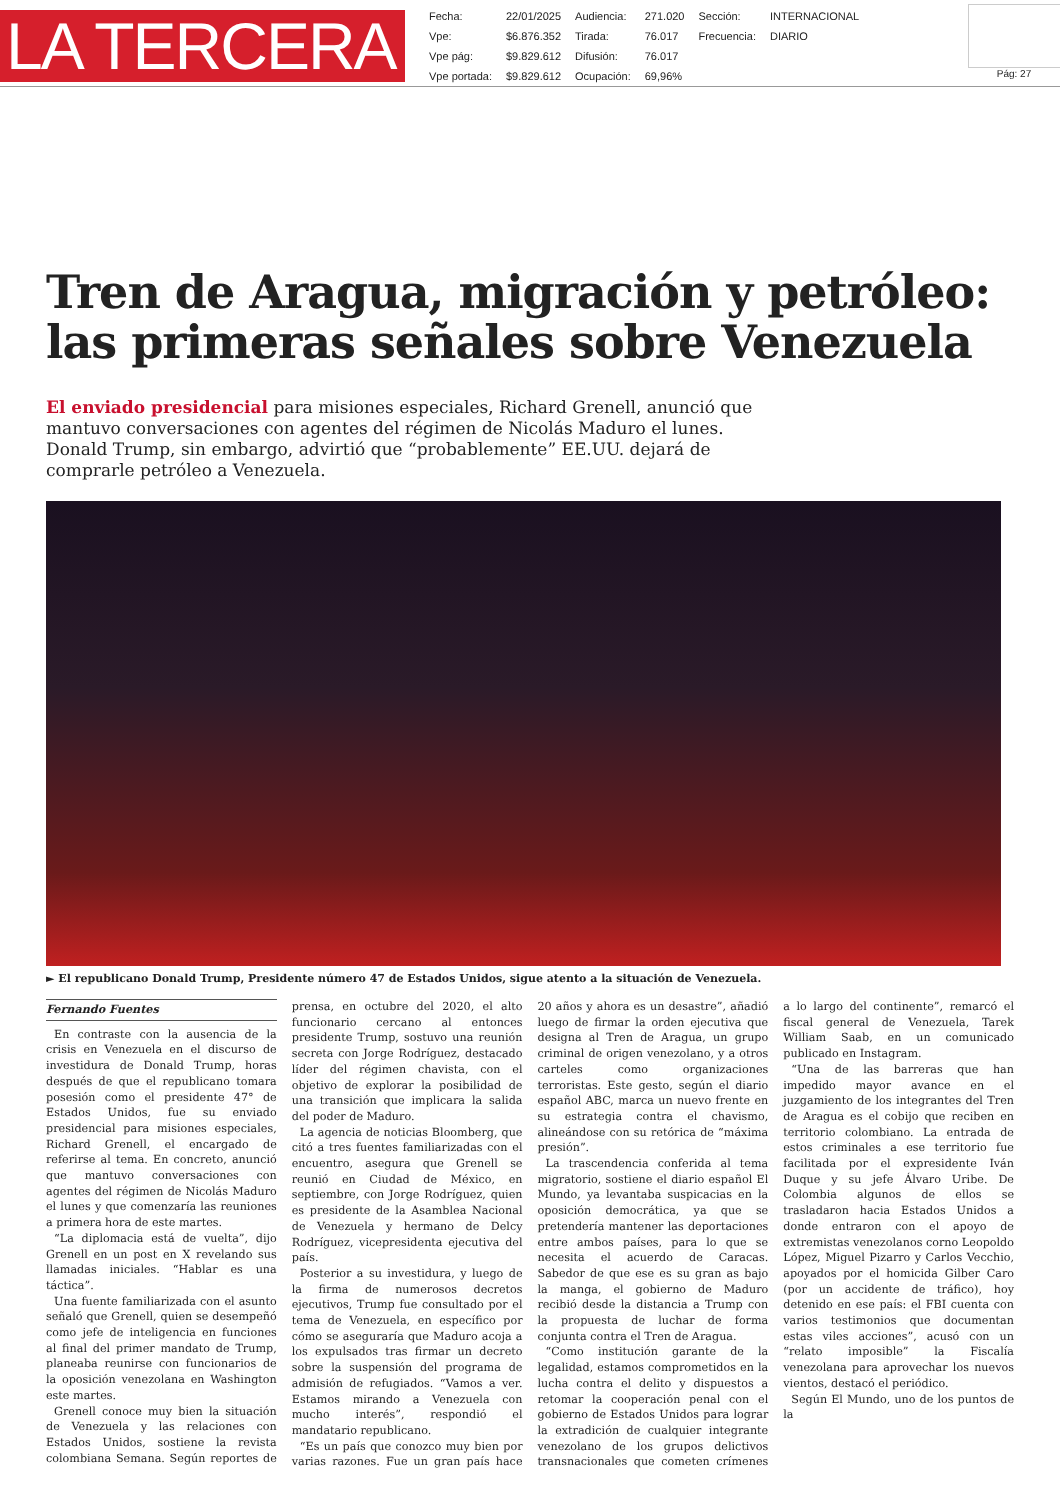LA TERCERA
| Fecha: | 22/01/2025 | Audiencia: | 271.020 | Sección: | INTERNACIONAL |
| Vpe: | $6.876.352 | Tirada: | 76.017 | Frecuencia: | DIARIO |
| Vpe pág: | $9.829.612 | Difusión: | 76.017 | | |
| Vpe portada: | $9.829.612 | Ocupación: | 69,96% | | |
Pág: 27
Tren de Aragua, migración y petróleo: las primeras señales sobre Venezuela
El enviado presidencial para misiones especiales, Richard Grenell, anunció que mantuvo conversaciones con agentes del régimen de Nicolás Maduro el lunes. Donald Trump, sin embargo, advirtió que “probablemente” EE.UU. dejará de comprarle petróleo a Venezuela.
► El republicano Donald Trump, Presidente número 47 de Estados Unidos, sigue atento a la situación de Venezuela.
Fernando Fuentes
En contraste con la ausencia de la crisis en Venezuela en el discurso de investidura de Donald Trump, horas después de que el republicano tomara posesión como el presidente 47° de Estados Unidos, fue su enviado presidencial para misiones especiales, Richard Grenell, el encargado de referirse al tema. En concreto, anunció que mantuvo conversaciones con agentes del régimen de Nicolás Maduro el lunes y que comenzaría las reuniones a primera hora de este martes.
“La diplomacia está de vuelta”, dijo Grenell en un post en X revelando sus llamadas iniciales. “Hablar es una táctica”.
Una fuente familiarizada con el asunto señaló que Grenell, quien se desempeñó como jefe de inteligencia en funciones al final del primer mandato de Trump, planeaba reunirse con funcionarios de la oposición venezolana en Washington este martes.
Grenell conoce muy bien la situación de Venezuela y las relaciones con Estados Unidos, sostiene la revista colombiana Semana. Según reportes de prensa, en octubre del 2020, el alto funcionario cercano al entonces presidente Trump, sostuvo una reunión secreta con Jorge Rodríguez, destacado líder del régimen chavista, con el objetivo de explorar la posibilidad de una transición que implicara la salida del poder de Maduro.
La agencia de noticias Bloomberg, que citó a tres fuentes familiarizadas con el encuentro, asegura que Grenell se reunió en Ciudad de México, en septiembre, con Jorge Rodríguez, quien es presidente de la Asamblea Nacional de Venezuela y hermano de Delcy Rodríguez, vicepresidenta ejecutiva del país.
Posterior a su investidura, y luego de la firma de numerosos decretos ejecutivos, Trump fue consultado por el tema de Venezuela, en específico por cómo se aseguraría que Maduro acoja a los expulsados tras firmar un decreto sobre la suspensión del programa de admisión de refugiados. “Vamos a ver. Estamos mirando a Venezuela con mucho interés”, respondió el mandatario republicano.
“Es un país que conozco muy bien por varias razones. Fue un gran país hace 20 años y ahora es un desastre”, añadió luego de firmar la orden ejecutiva que designa al Tren de Aragua, un grupo criminal de origen venezolano, y a otros carteles como organizaciones terroristas. Este gesto, según el diario español ABC, marca un nuevo frente en su estrategia contra el chavismo, alineándose con su retórica de “máxima presión”.
La trascendencia conferida al tema migratorio, sostiene el diario español El Mundo, ya levantaba suspicacias en la oposición democrática, ya que se pretendería mantener las deportaciones entre ambos países, para lo que se necesita el acuerdo de Caracas. Sabedor de que ese es su gran as bajo la manga, el gobierno de Maduro recibió desde la distancia a Trump con la propuesta de luchar de forma conjunta contra el Tren de Aragua.
“Como institución garante de la legalidad, estamos comprometidos en la lucha contra el delito y dispuestos a retomar la cooperación penal con el gobierno de Estados Unidos para lograr la extradición de cualquier integrante venezolano de los grupos delictivos transnacionales que cometen crímenes a lo largo del continente”, remarcó el fiscal general de Venezuela, Tarek William Saab, en un comunicado publicado en Instagram.
“Una de las barreras que han impedido mayor avance en el juzgamiento de los integrantes del Tren de Aragua es el cobijo que reciben en territorio colombiano. La entrada de estos criminales a ese territorio fue facilitada por el expresidente Iván Duque y su jefe Álvaro Uribe. De Colombia algunos de ellos se trasladaron hacia Estados Unidos a donde entraron con el apoyo de extremistas venezolanos corno Leopoldo López, Miguel Pizarro y Carlos Vecchio, apoyados por el homicida Gilber Caro (por un accidente de tráfico), hoy detenido en ese país: el FBI cuenta con varios testimonios que documentan estas viles acciones”, acusó con un “relato imposible” la Fiscalía venezolana para aprovechar los nuevos vientos, destacó el periódico.
Según El Mundo, uno de los puntos de la